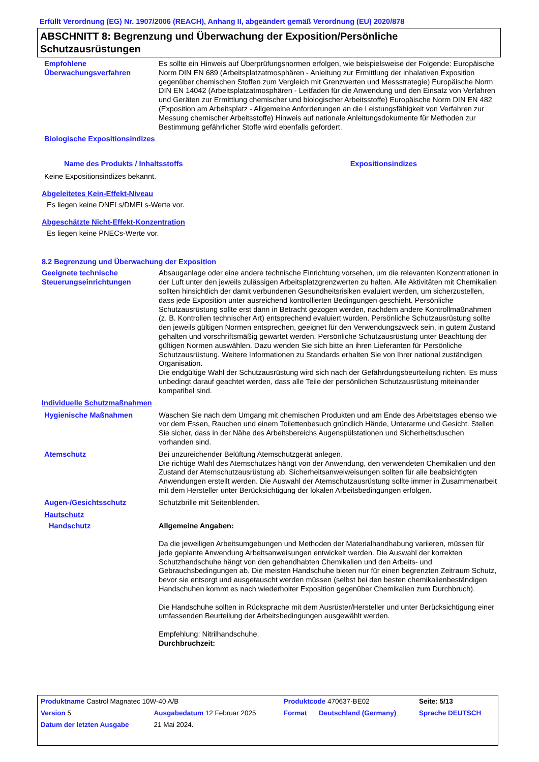Erfüllt Verordnung (EG) Nr. 1907/2006 (REACH), Anhang II, abgeändert gemäß Verordnung (EU) 2020/878
ABSCHNITT 8: Begrenzung und Überwachung der Exposition/Persönliche Schutzausrüstungen
Empfohlene Überwachungsverfahren
Es sollte ein Hinweis auf Überprüfungsnormen erfolgen, wie beispielsweise der Folgende: Europäische Norm DIN EN 689 (Arbeitsplatzatmosphären - Anleitung zur Ermittlung der inhalativen Exposition gegenüber chemischen Stoffen zum Vergleich mit Grenzwerten und Messstrategie) Europäische Norm DIN EN 14042 (Arbeitsplatzatmosphären - Leitfaden für die Anwendung und den Einsatz von Verfahren und Geräten zur Ermittlung chemischer und biologischer Arbeitsstoffe) Europäische Norm DIN EN 482 (Exposition am Arbeitsplatz - Allgemeine Anforderungen an die Leistungsfähigkeit von Verfahren zur Messung chemischer Arbeitsstoffe) Hinweis auf nationale Anleitungsdokumente für Methoden zur Bestimmung gefährlicher Stoffe wird ebenfalls gefordert.
Biologische Expositionsindizes
| Name des Produkts / Inhaltsstoffs | Expositionsindizes |
| --- | --- |
Keine Expositionsindizes bekannt.
Abgeleitetes Kein-Effekt-Niveau
Es liegen keine DNELs/DMELs-Werte vor.
Abgeschätzte Nicht-Effekt-Konzentration
Es liegen keine PNECs-Werte vor.
8.2 Begrenzung und Überwachung der Exposition
Geeignete technische Steuerungseinrichtungen
Absauganlage oder eine andere technische Einrichtung vorsehen, um die relevanten Konzentrationen in der Luft unter den jeweils zulässigen Arbeitsplatzgrenzwerten zu halten. Alle Aktivitäten mit Chemikalien sollten hinsichtlich der damit verbundenen Gesundheitsrisiken evaluiert werden, um sicherzustellen, dass jede Exposition unter ausreichend kontrollierten Bedingungen geschieht. Persönliche Schutzausrüstung sollte erst dann in Betracht gezogen werden, nachdem andere Kontrollmaßnahmen (z. B. Kontrollen technischer Art) entsprechend evaluiert wurden. Persönliche Schutzausrüstung sollte den jeweils gültigen Normen entsprechen, geeignet für den Verwendungszweck sein, in gutem Zustand gehalten und vorschriftsmäßig gewartet werden. Persönliche Schutzausrüstung unter Beachtung der gültigen Normen auswählen. Dazu wenden Sie sich bitte an ihren Lieferanten für Persönliche Schutzausrüstung. Weitere Informationen zu Standards erhalten Sie von Ihrer national zuständigen Organisation.
Die endgültige Wahl der Schutzausrüstung wird sich nach der Gefährdungsbeurteilung richten. Es muss unbedingt darauf geachtet werden, dass alle Teile der persönlichen Schutzausrüstung miteinander kompatibel sind.
Individuelle Schutzmaßnahmen
Hygienische Maßnahmen Waschen Sie nach dem Umgang mit chemischen Produkten und am Ende des Arbeitstages ebenso wie vor dem Essen, Rauchen und einem Toilettenbesuch gründlich Hände, Unterarme und Gesicht. Stellen Sie sicher, dass in der Nähe des Arbeitsbereichs Augenspülstationen und Sicherheitsduschen vorhanden sind.
Atemschutz Bei unzureichender Belüftung Atemschutzgerät anlegen.
Die richtige Wahl des Atemschutzes hängt von der Anwendung, den verwendeten Chemikalien und den Zustand der Atemschutzausrüstung ab. Sicherheitsanweiweisungen sollten für alle beabsichtigten Anwendungen erstellt werden. Die Auswahl der Atemschutzausrüstung sollte immer in Zusammenarbeit mit dem Hersteller unter Berücksichtigung der lokalen Arbeitsbedingungen erfolgen.
Augen-/Gesichtsschutz Schutzbrille mit Seitenblenden.
Hautschutz
Handschutz Allgemeine Angaben:
Da die jeweiligen Arbeitsumgebungen und Methoden der Materialhandhabung variieren, müssen für jede geplante Anwendung Arbeitsanweisungen entwickelt werden. Die Auswahl der korrekten Schutzhandschuhe hängt von den gehandhabten Chemikalien und den Arbeits- und Gebrauchsbedingungen ab. Die meisten Handschuhe bieten nur für einen begrenzten Zeitraum Schutz, bevor sie entsorgt und ausgetauscht werden müssen (selbst bei den besten chemikalienbeständigen Handschuhen kommt es nach wiederholter Exposition gegenüber Chemikalien zum Durchbruch).
Die Handschuhe sollten in Rücksprache mit dem Ausrüster/Hersteller und unter Berücksichtigung einer umfassenden Beurteilung der Arbeitsbedingungen ausgewählt werden.
Empfehlung: Nitrilhandschuhe.
Durchbruchzeit:
| Produktname Castrol Magnatec 10W-40 A/B | | Produktcode 470637-BE02 | | Seite: 5/13 |
| Version 5 | Ausgabedatum 12 Februar 2025 | Format | Deutschland (Germany) | Sprache DEUTSCH |
| Datum der letzten Ausgabe | 21 Mai 2024. | | | |